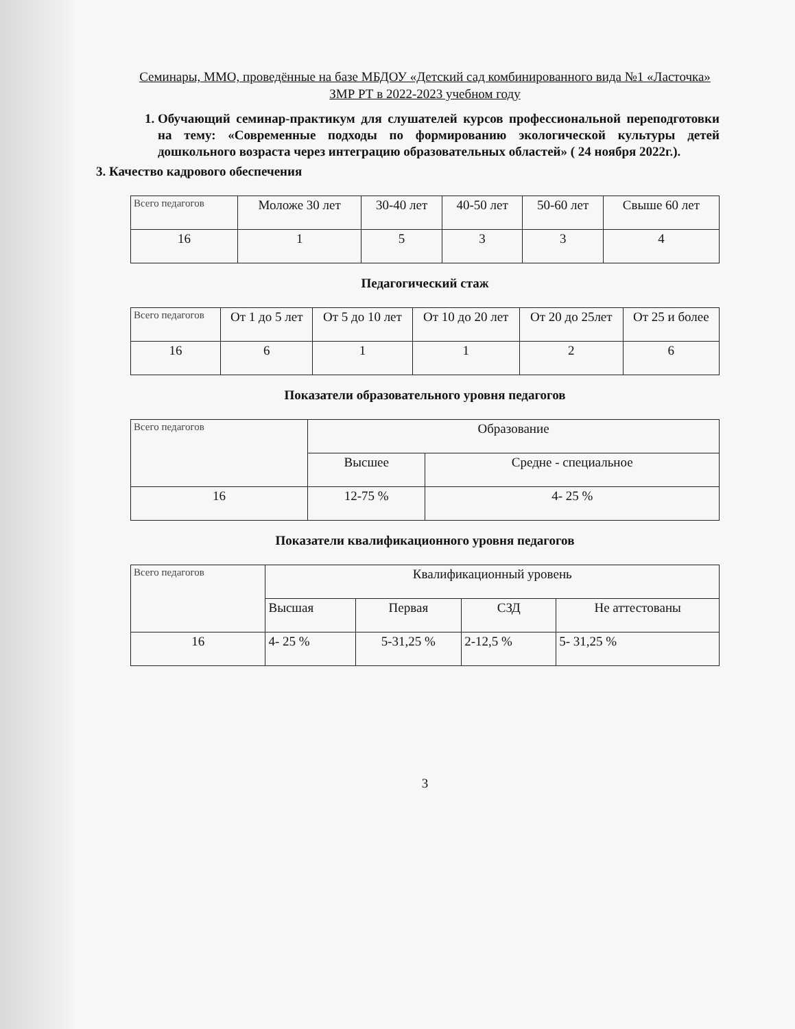Семинары, ММО, проведённые на базе МБДОУ «Детский сад комбинированного вида №1 «Ласточка» ЗМР РТ в 2022-2023 учебном году
1. Обучающий семинар-практикум для слушателей курсов профессиональной переподготовки на тему: «Современные подходы по формированию экологической культуры детей дошкольного возраста через интеграцию образовательных областей» ( 24 ноября 2022г.).
3. Качество кадрового обеспечения
| Всего педагогов | Моложе 30 лет | 30-40 лет | 40-50 лет | 50-60 лет | Свыше 60 лет |
| --- | --- | --- | --- | --- | --- |
| 16 | 1 | 5 | 3 | 3 | 4 |
Педагогический стаж
| Всего педагогов | От 1 до 5 лет | От 5 до 10 лет | От 10 до 20 лет | От 20 до 25лет | От 25 и более |
| --- | --- | --- | --- | --- | --- |
| 16 | 6 | 1 | 1 | 2 | 6 |
Показатели образовательного уровня педагогов
| Всего педагогов | Образование | |
| --- | --- | --- |
| | Высшее | Средне - специальное |
| 16 | 12-75 % | 4- 25 % |
Показатели квалификационного уровня педагогов
| Всего педагогов | Квалификационный уровень | | | |
| --- | --- | --- | --- | --- |
| | Высшая | Первая | СЗД | Не аттестованы |
| 16 | 4- 25 % | 5-31,25 % | 2-12,5 % | 5- 31,25 % |
3